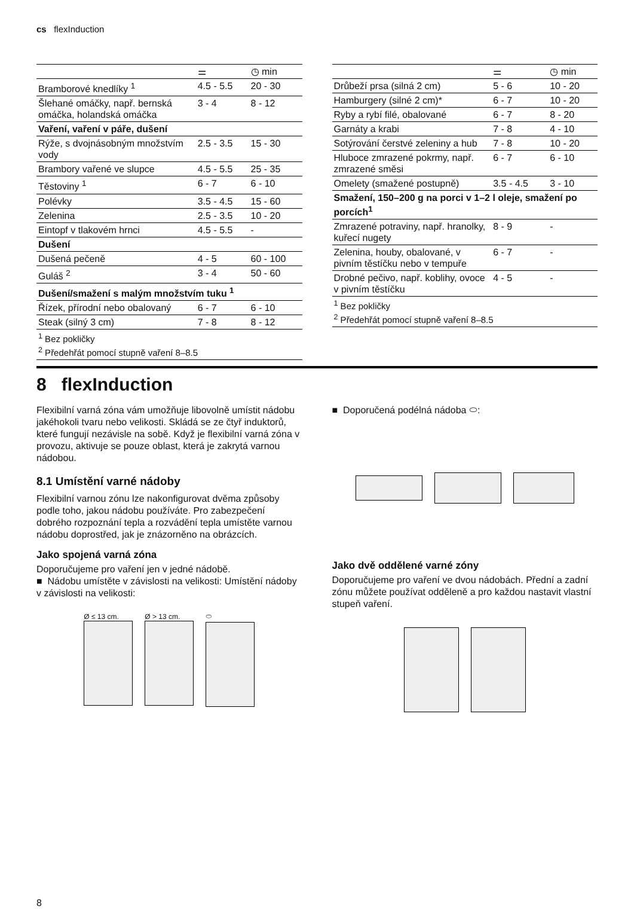cs flexInduction
| | ⚌ | ◷ min |
| --- | --- | --- |
| Bramborové knedlíky <sup>1</sup> | 4.5 - 5.5 | 20 - 30 |
| Šlehané omáčky, např. bernská omáčka, holandská omáčka | 3 - 4 | 8 - 12 |
| Vaření, vaření v páře, dušení | | |
| Rýže, s dvojnásobným množstvím vody | 2.5 - 3.5 | 15 - 30 |
| Brambory vařené ve slupce | 4.5 - 5.5 | 25 - 35 |
| Těstoviny <sup>1</sup> | 6 - 7 | 6 - 10 |
| Polévky | 3.5 - 4.5 | 15 - 60 |
| Zelenina | 2.5 - 3.5 | 10 - 20 |
| Eintopf v tlakovém hrnci | 4.5 - 5.5 | - |
| Dušení | | |
| Dušená pečeně | 4 - 5 | 60 - 100 |
| Guláš <sup>2</sup> | 3 - 4 | 50 - 60 |
| Dušení/smažení s malým množstvím tuku <sup>1</sup> | | |
| Řízek, přírodní nebo obalovaný | 6 - 7 | 6 - 10 |
| Steak (silný 3 cm) | 7 - 8 | 8 - 12 |
| <sup>1</sup> Bez pokličky <sup>2</sup> Předehřát pomocí stupně vaření 8–8.5 | | |
| | ⚌ | ◷ min |
| --- | --- | --- |
| Drůbeží prsa (silná 2 cm) | 5 - 6 | 10 - 20 |
| Hamburgery (silné 2 cm)* | 6 - 7 | 10 - 20 |
| Ryby a rybí filé, obalované | 6 - 7 | 8 - 20 |
| Garnáty a krabi | 7 - 8 | 4 - 10 |
| Sotýrování čerstvé zeleniny a hub | 7 - 8 | 10 - 20 |
| Hluboce zmrazené pokrmy, např. zmrazené směsi | 6 - 7 | 6 - 10 |
| Omelety (smažené postupně) | 3.5 - 4.5 | 3 - 10 |
| Smažení, 150–200 g na porci v 1–2 l oleje, smažení po porcích<sup>1</sup> | | |
| Zmrazené potraviny, např. hranolky, kuřecí nugety | 8 - 9 | - |
| Zelenina, houby, obalované, v pivním těstíčku nebo v tempuře | 6 - 7 | - |
| Drobné pečivo, např. koblihy, ovoce v pivním těstíčku | 4 - 5 | - |
| <sup>1</sup> Bez pokličky <sup>2</sup> Předehřát pomocí stupně vaření 8–8.5 | | |
8 flexInduction
Flexibilní varná zóna vám umožňuje libovolně umístit nádobu jakéhokoli tvaru nebo velikosti. Skládá se ze čtyř induktorů, které fungují nezávisle na sobě. Když je flexibilní varná zóna v provozu, aktivuje se pouze oblast, která je zakrytá varnou nádobou.
8.1 Umístění varné nádoby
Flexibilní varnou zónu lze nakonfigurovat dvěma způsoby podle toho, jakou nádobu používáte. Pro zabezpečení dobrého rozpoznání tepla a rozvádění tepla umístěte varnou nádobu doprostřed, jak je znázorněno na obrázcích.
Jako spojená varná zóna
Doporučujeme pro vaření jen v jedné nádobě.
■ Nádobu umístěte v závislosti na velikosti: Umístění nádoby v závislosti na velikosti:
Ø ≤ 13 cm. Ø > 13 cm. ⬭
■ Doporučená podélná nádoba ⬭:
Jako dvě oddělené varné zóny
Doporučujeme pro vaření ve dvou nádobách. Přední a zadní zónu můžete používat odděleně a pro každou nastavit vlastní stupeň vaření.
8